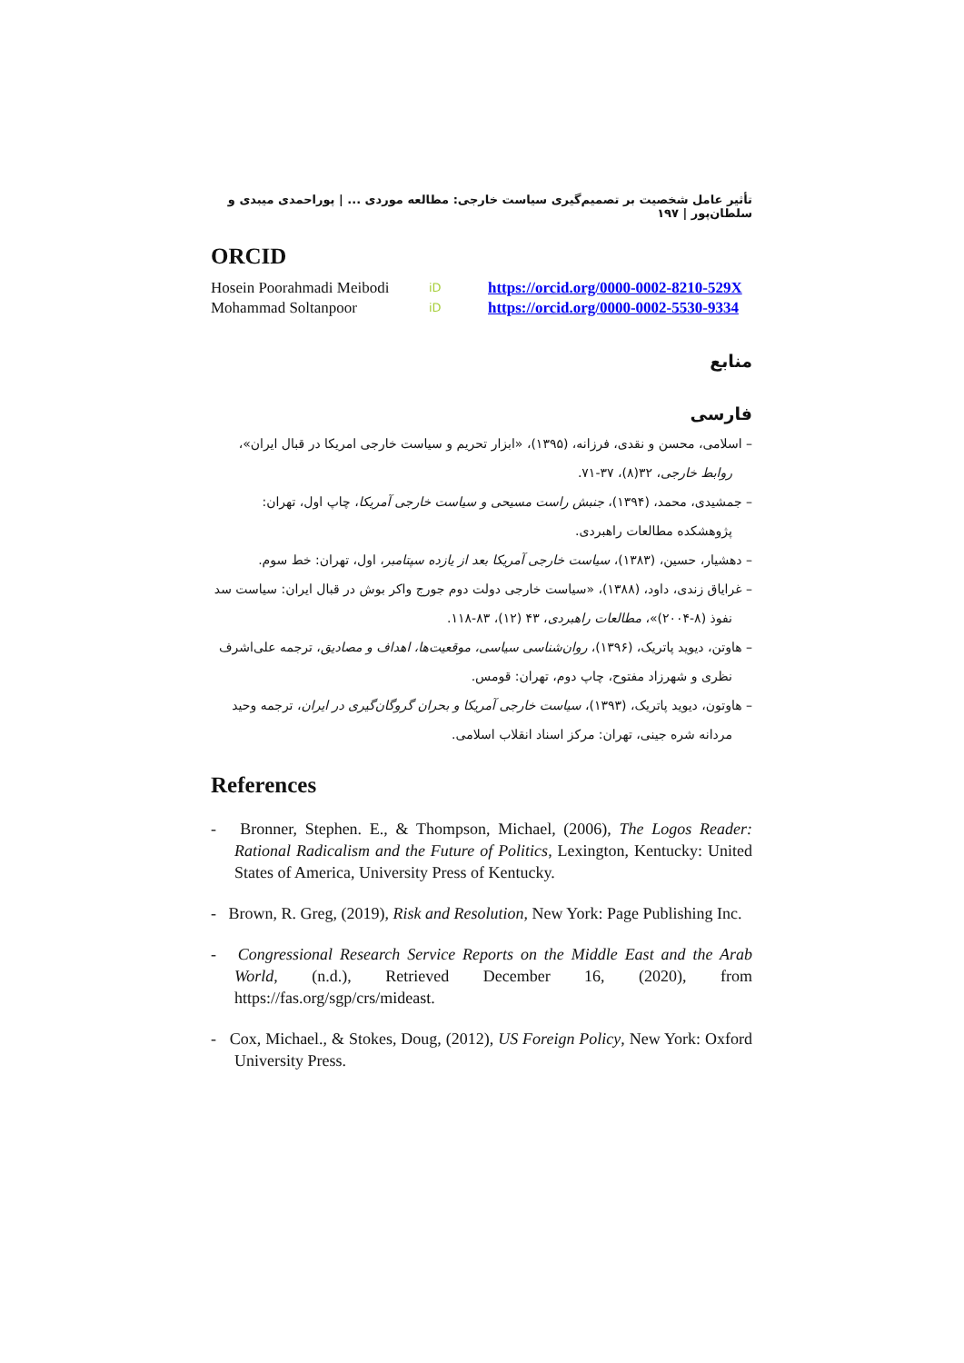تأثیر عامل شخصیت بر تصمیم‌گیری سیاست خارجی: مطالعه موردی ... | پوراحمدی میبدی و سلطان‌پور | ۱۹۷
ORCID
Hosein Poorahmadi Meibodi
iD
https://orcid.org/0000-0002-8210-529X
Mohammad Soltanpoor
iD
https://orcid.org/0000-0002-5530-9334
منابع
فارسی
– اسلامی، محسن و نقدی، فرزانه، (۱۳۹۵)، «ابزار تحریم و سیاست خارجی امریکا در قبال ایران»، روابط خارجی، ۳۲(۸)، ۳۷-۷۱.
– جمشیدی، محمد، (۱۳۹۴)، جنبش راست مسیحی و سیاست خارجی آمریکا، چاپ اول، تهران: پژوهشکده مطالعات راهبردی.
– دهشیار، حسین، (۱۳۸۳)، سیاست خارجی آمریکا بعد از یازده سپتامبر، اول، تهران: خط سوم.
– غرایاق زندی، داود، (۱۳۸۸)، «سیاست خارجی دولت دوم جورج واکر بوش در قبال ایران: سیاست سد نفوذ (۸-۲۰۰۴)»، مطالعات راهبردی، ۴۳ (۱۲)، ۸۳-۱۱۸.
– هاوتن، دیوید پاتریک، (۱۳۹۶)، روان‌شناسی سیاسی، موقعیت‌ها، اهداف و مصادیق، ترجمه علی‌اشرف نظری و شهرزاد مفتوح، چاپ دوم، تهران: قومس.
– هاوتون، دیوید پاتریک، (۱۳۹۳)، سیاست خارجی آمریکا و بحران گروگان‌گیری در ایران، ترجمه وحید مردانه شره جینی، تهران: مرکز اسناد انقلاب اسلامی.
References
- Bronner, Stephen. E., & Thompson, Michael, (2006), The Logos Reader: Rational Radicalism and the Future of Politics, Lexington, Kentucky: United States of America, University Press of Kentucky.
- Brown, R. Greg, (2019), Risk and Resolution, New York: Page Publishing Inc.
- Congressional Research Service Reports on the Middle East and the Arab World, (n.d.), Retrieved December 16, (2020), from https://fas.org/sgp/crs/mideast.
- Cox, Michael., & Stokes, Doug, (2012), US Foreign Policy, New York: Oxford University Press.